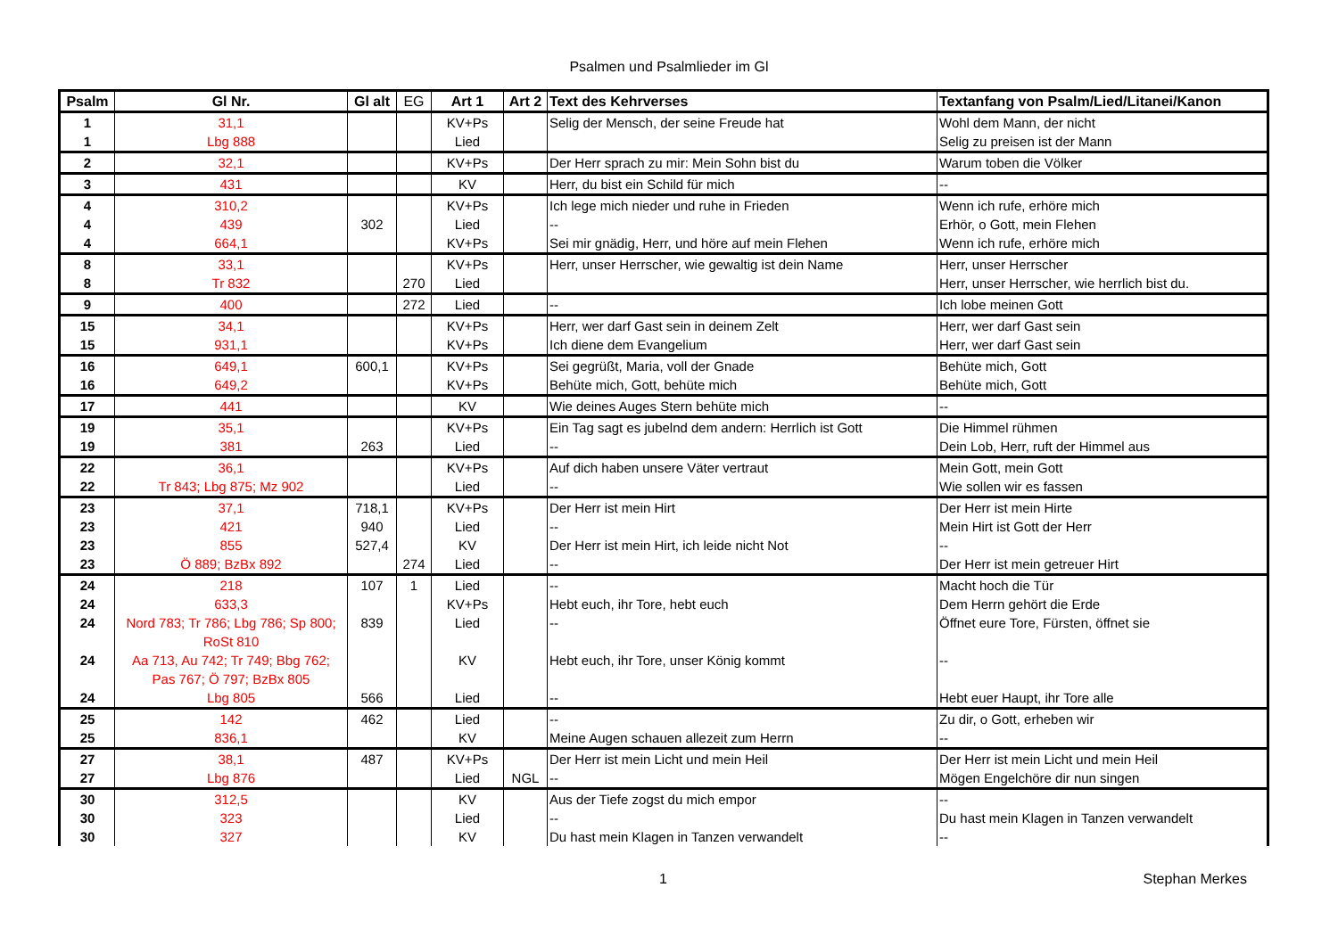Psalmen und Psalmlieder im Gl
| Psalm | Gl Nr. | Gl alt | EG | Art 1 | Art 2 | Text des Kehrverses | Textanfang von Psalm/Lied/Litanei/Kanon |
| --- | --- | --- | --- | --- | --- | --- | --- |
| 1 | 31,1 | | | KV+Ps | | Selig der Mensch, der seine Freude hat | Wohl dem Mann, der nicht |
| 1 | Lbg 888 | | | Lied | | | Selig zu preisen ist der Mann |
| 2 | 32,1 | | | KV+Ps | | Der Herr sprach zu mir: Mein Sohn bist du | Warum toben die Völker |
| 3 | 431 | | | KV | | Herr, du bist ein Schild für mich | -- |
| 4 | 310,2 | | | KV+Ps | | Ich lege mich nieder und ruhe in Frieden | Wenn ich rufe, erhöre mich |
| 4 | 439 | 302 | | Lied | | -- | Erhör, o Gott, mein Flehen |
| 4 | 664,1 | | | KV+Ps | | Sei mir gnädig, Herr, und höre auf mein Flehen | Wenn ich rufe, erhöre mich |
| 8 | 33,1 | | | KV+Ps | | Herr, unser Herrscher, wie gewaltig ist dein Name | Herr, unser Herrscher |
| 8 | Tr 832 | | 270 | Lied | | | Herr, unser Herrscher, wie herrlich bist du. |
| 9 | 400 | | 272 | Lied | | -- | Ich lobe meinen Gott |
| 15 | 34,1 | | | KV+Ps | | Herr, wer darf Gast sein in deinem Zelt | Herr, wer darf Gast sein |
| 15 | 931,1 | | | KV+Ps | | Ich diene dem Evangelium | Herr, wer darf Gast sein |
| 16 | 649,1 | 600,1 | | KV+Ps | | Sei gegrüßt, Maria, voll der Gnade | Behüte mich, Gott |
| 16 | 649,2 | | | KV+Ps | | Behüte mich, Gott, behüte mich | Behüte mich, Gott |
| 17 | 441 | | | KV | | Wie deines Auges Stern behüte mich | -- |
| 19 | 35,1 | | | KV+Ps | | Ein Tag sagt es jubelnd dem andern: Herrlich ist Gott | Die Himmel rühmen |
| 19 | 381 | 263 | | Lied | | -- | Dein Lob, Herr, ruft der Himmel aus |
| 22 | 36,1 | | | KV+Ps | | Auf dich haben unsere Väter vertraut | Mein Gott, mein Gott |
| 22 | Tr 843; Lbg 875; Mz 902 | | | Lied | | -- | Wie sollen wir es fassen |
| 23 | 37,1 | 718,1 | | KV+Ps | | Der Herr ist mein Hirt | Der Herr ist mein Hirte |
| 23 | 421 | 940 | | Lied | | -- | Mein Hirt ist Gott der Herr |
| 23 | 855 | 527,4 | | KV | | Der Herr ist mein Hirt, ich leide nicht Not | -- |
| 23 | Ö 889; BzBx 892 | | 274 | Lied | | -- | Der Herr ist mein getreuer Hirt |
| 24 | 218 | 107 | 1 | Lied | | -- | Macht hoch die Tür |
| 24 | 633,3 | | | KV+Ps | | Hebt euch, ihr Tore, hebt euch | Dem Herrn gehört die Erde |
| 24 | Nord 783; Tr 786; Lbg 786; Sp 800; RoSt 810 | 839 | | Lied | | -- | Öffnet eure Tore, Fürsten, öffnet sie |
| 24 | Aa 713, Au 742; Tr 749; Bbg 762; Pas 767; Ö 797; BzBx 805 | | | KV | | Hebt euch, ihr Tore, unser König kommt | -- |
| 24 | Lbg 805 | 566 | | Lied | | -- | Hebt euer Haupt, ihr Tore alle |
| 25 | 142 | 462 | | Lied | | -- | Zu dir, o Gott, erheben wir |
| 25 | 836,1 | | | KV | | Meine Augen schauen allezeit zum Herrn | -- |
| 27 | 38,1 | 487 | | KV+Ps | | Der Herr ist mein Licht und mein Heil | Der Herr ist mein Licht und mein Heil |
| 27 | Lbg 876 | | | Lied | NGL | -- | Mögen Engelchöre dir nun singen |
| 30 | 312,5 | | | KV | | Aus der Tiefe zogst du mich empor | -- |
| 30 | 323 | | | Lied | | -- | Du hast mein Klagen in Tanzen verwandelt |
| 30 | 327 | | | KV | | Du hast mein Klagen in Tanzen verwandelt | -- |
1 Stephan Merkes